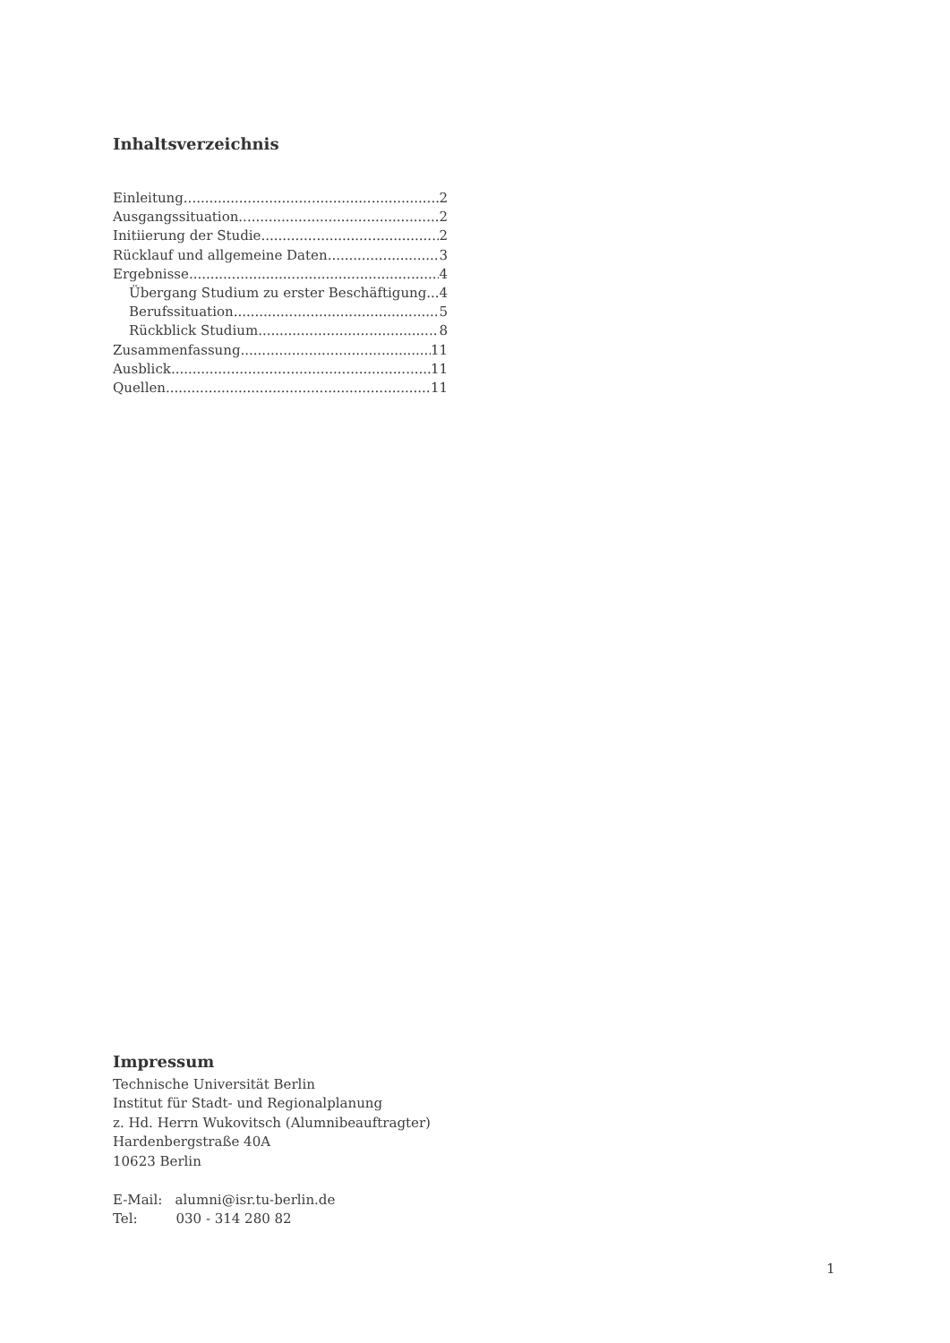Inhaltsverzeichnis
Einleitung 2
Ausgangssituation 2
Initiierung der Studie 2
Rücklauf und allgemeine Daten 3
Ergebnisse 4
Übergang Studium zu erster Beschäftigung 4
Berufssituation 5
Rückblick Studium 8
Zusammenfassung 11
Ausblick 11
Quellen 11
Impressum
Technische Universität Berlin
Institut für Stadt- und Regionalplanung
z. Hd. Herrn Wukovitsch (Alumnibeauftragter)
Hardenbergstraße 40A
10623 Berlin
E-Mail: alumni@isr.tu-berlin.de
Tel: 030 - 314 280 82
1